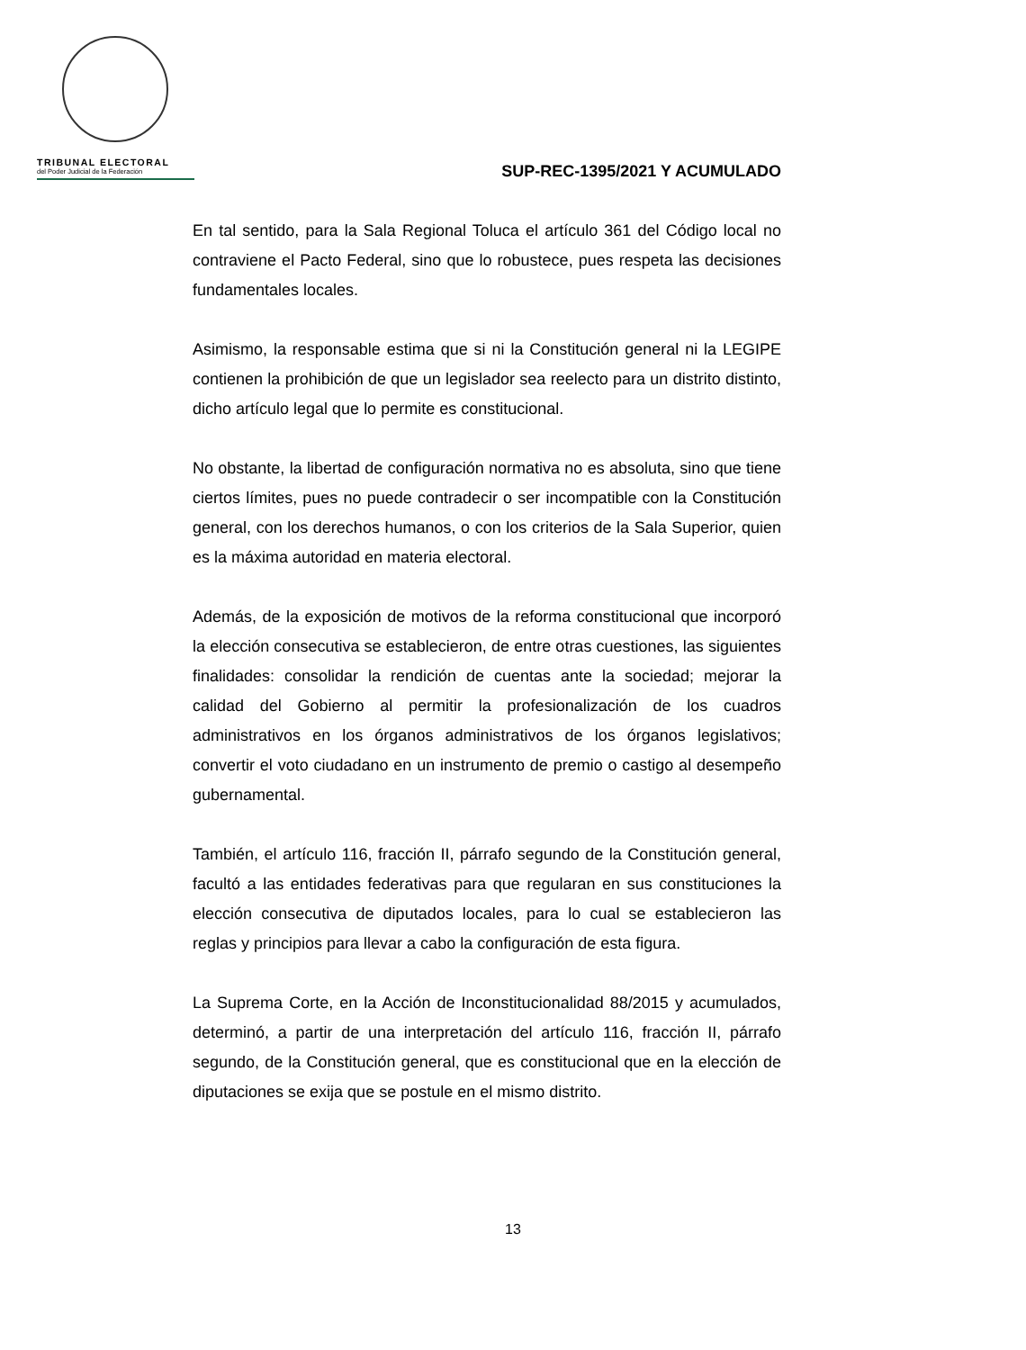TRIBUNAL ELECTORAL
del Poder Judicial de la Federación
SUP-REC-1395/2021 Y ACUMULADO
En tal sentido, para la Sala Regional Toluca el artículo 361 del Código local no contraviene el Pacto Federal, sino que lo robustece, pues respeta las decisiones fundamentales locales.
Asimismo, la responsable estima que si ni la Constitución general ni la LEGIPE contienen la prohibición de que un legislador sea reelecto para un distrito distinto, dicho artículo legal que lo permite es constitucional.
No obstante, la libertad de configuración normativa no es absoluta, sino que tiene ciertos límites, pues no puede contradecir o ser incompatible con la Constitución general, con los derechos humanos, o con los criterios de la Sala Superior, quien es la máxima autoridad en materia electoral.
Además, de la exposición de motivos de la reforma constitucional que incorporó la elección consecutiva se establecieron, de entre otras cuestiones, las siguientes finalidades: consolidar la rendición de cuentas ante la sociedad; mejorar la calidad del Gobierno al permitir la profesionalización de los cuadros administrativos en los órganos administrativos de los órganos legislativos; convertir el voto ciudadano en un instrumento de premio o castigo al desempeño gubernamental.
También, el artículo 116, fracción II, párrafo segundo de la Constitución general, facultó a las entidades federativas para que regularan en sus constituciones la elección consecutiva de diputados locales, para lo cual se establecieron las reglas y principios para llevar a cabo la configuración de esta figura.
La Suprema Corte, en la Acción de Inconstitucionalidad 88/2015 y acumulados, determinó, a partir de una interpretación del artículo 116, fracción II, párrafo segundo, de la Constitución general, que es constitucional que en la elección de diputaciones se exija que se postule en el mismo distrito.
13